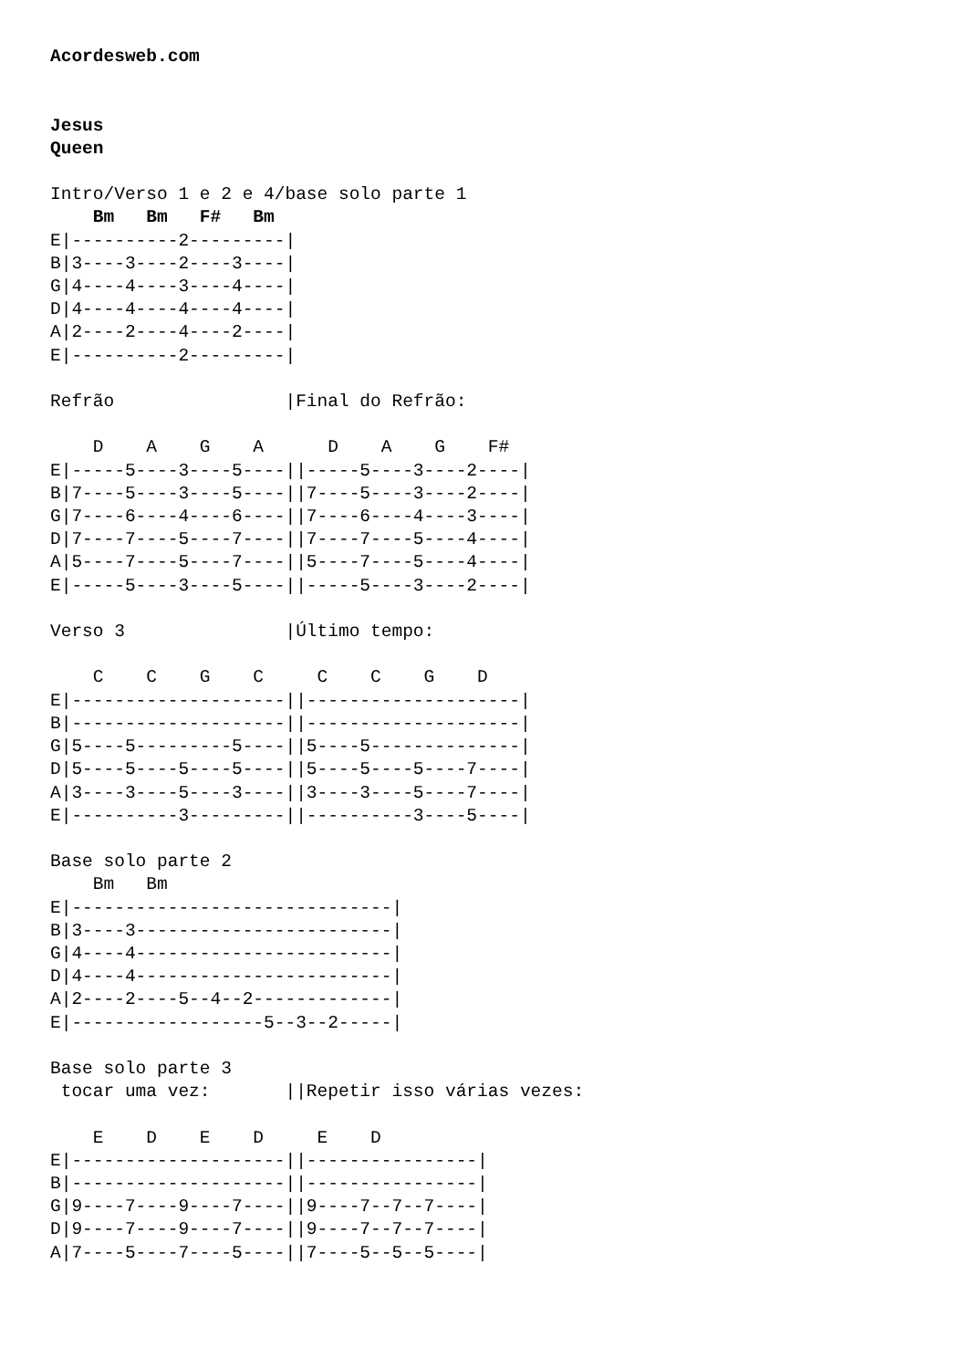Acordesweb.com


Jesus
Queen

Intro/Verso 1 e 2 e 4/base solo parte 1
    Bm   Bm   F#   Bm
E|----------2---------|
B|3----3----2----3----|
G|4----4----3----4----|
D|4----4----4----4----|
A|2----2----4----2----|
E|----------2---------|

Refrão                |Final do Refrão:

    D    A    G    A      D    A    G    F#
E|-----5----3----5----||-----5----3----2----|
B|7----5----3----5----||7----5----3----2----|
G|7----6----4----6----||7----6----4----3----|
D|7----7----5----7----||7----7----5----4----|
A|5----7----5----7----||5----7----5----4----|
E|-----5----3----5----||-----5----3----2----|

Verso 3               |Último tempo:

    C    C    G    C     C    C    G    D
E|--------------------||--------------------|
B|--------------------||--------------------|
G|5----5---------5----||5----5--------------|
D|5----5----5----5----||5----5----5----7----|
A|3----3----5----3----||3----3----5----7----|
E|----------3---------||----------3----5----|

Base solo parte 2
    Bm   Bm
E|------------------------------|
B|3----3------------------------|
G|4----4------------------------|
D|4----4------------------------|
A|2----2----5--4--2-------------|
E|------------------5--3--2-----|

Base solo parte 3
 tocar uma vez:       ||Repetir isso várias vezes:

    E    D    E    D     E    D
E|--------------------||----------------|
B|--------------------||----------------|
G|9----7----9----7----||9----7--7--7----|
D|9----7----9----7----||9----7--7--7----|
A|7----5----7----5----||7----5--5--5----|